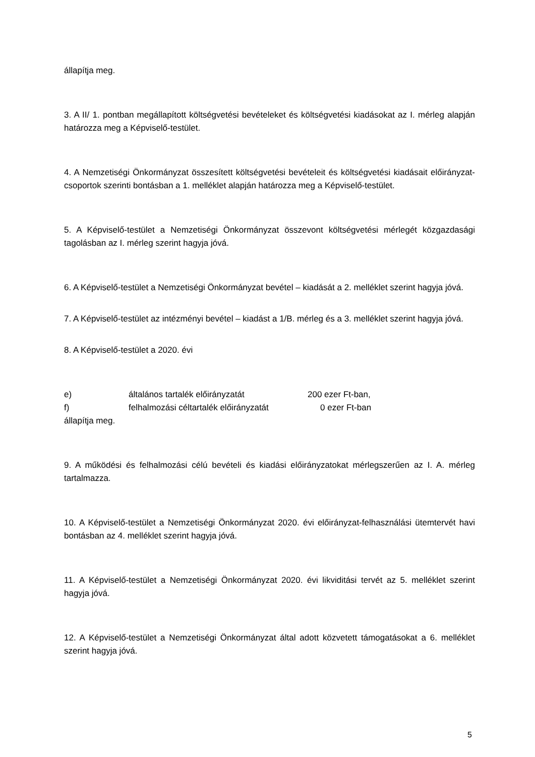állapítja meg.
3. A II/ 1. pontban megállapított költségvetési bevételeket és költségvetési kiadásokat az I. mérleg alapján határozza meg a Képviselő-testület.
4. A Nemzetiségi Önkormányzat összesített költségvetési bevételeit és költségvetési kiadásait előirányzat-csoportok szerinti bontásban a 1. melléklet alapján határozza meg a Képviselő-testület.
5. A Képviselő-testület a Nemzetiségi Önkormányzat összevont költségvetési mérlegét közgazdasági tagolásban az I. mérleg szerint hagyja jóvá.
6. A Képviselő-testület a Nemzetiségi Önkormányzat bevétel – kiadását a 2. melléklet szerint hagyja jóvá.
7. A Képviselő-testület az intézményi bevétel – kiadást a 1/B. mérleg és a 3. melléklet szerint hagyja jóvá.
8. A Képviselő-testület a 2020. évi
e) általános tartalék előirányzatát 200 ezer Ft-ban,
f) felhalmozási céltartalék előirányzatát 0 ezer Ft-ban
állapítja meg.
9. A működési és felhalmozási célú bevételi és kiadási előirányzatokat mérlegszerűen az I. A. mérleg tartalmazza.
10. A Képviselő-testület a Nemzetiségi Önkormányzat 2020. évi előirányzat-felhasználási ütemtervét havi bontásban az 4. melléklet szerint hagyja jóvá.
11. A Képviselő-testület a Nemzetiségi Önkormányzat 2020. évi likviditási tervét az 5. melléklet szerint hagyja jóvá.
12. A Képviselő-testület a Nemzetiségi Önkormányzat által adott közvetett támogatásokat a 6. melléklet szerint hagyja jóvá.
5